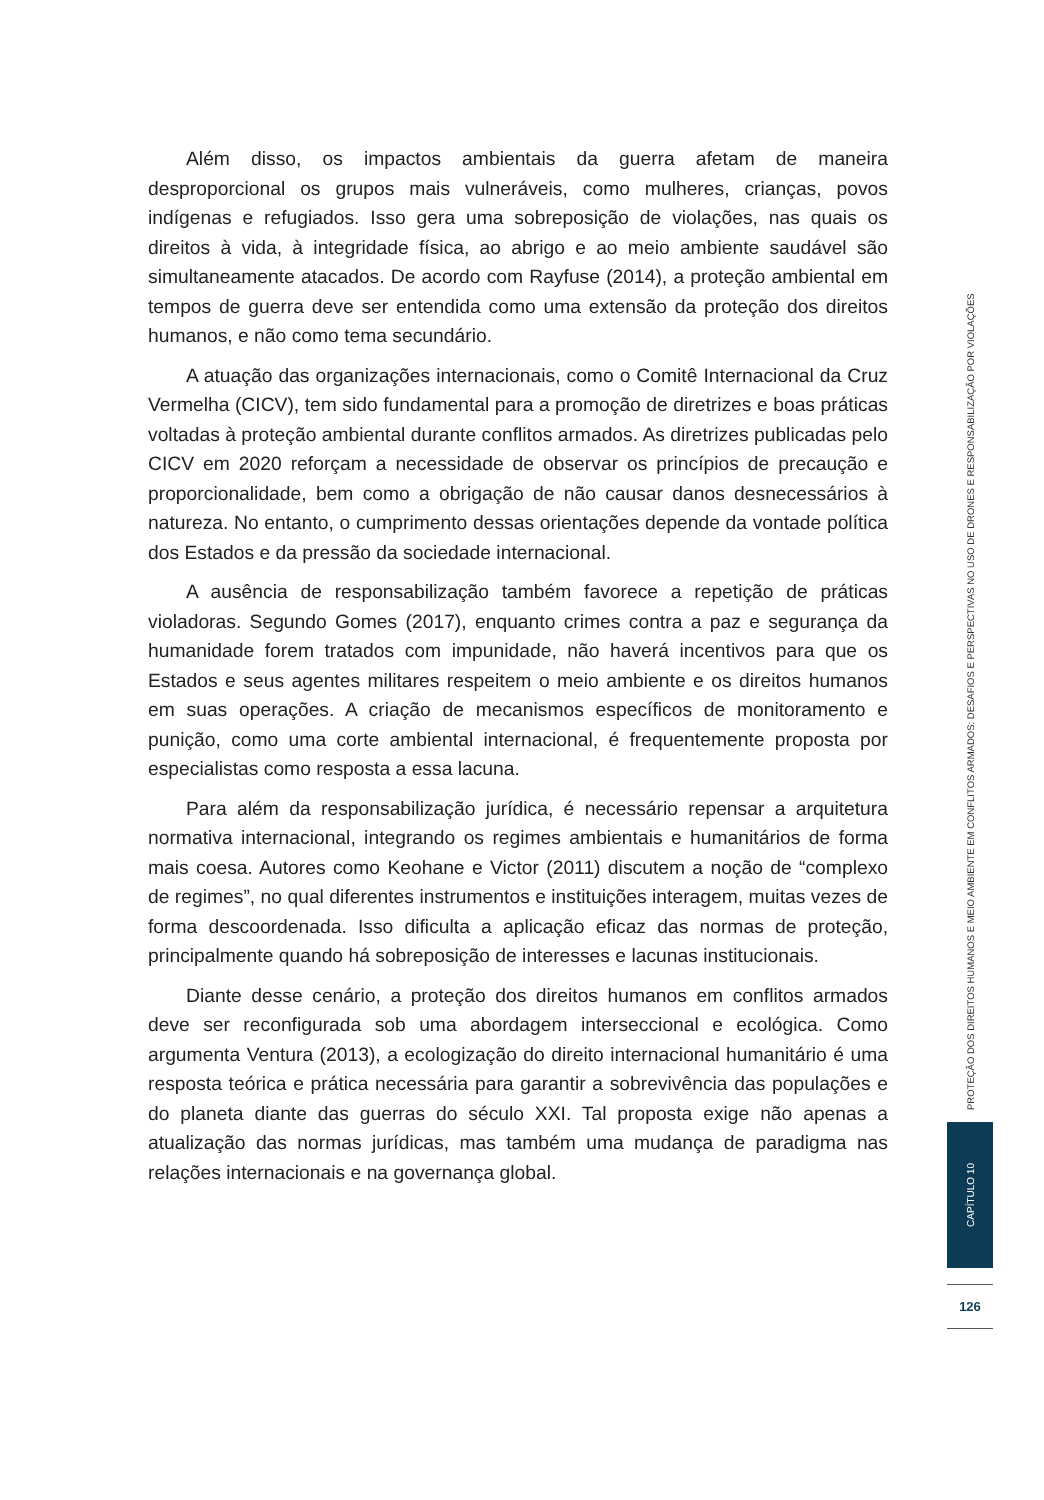Além disso, os impactos ambientais da guerra afetam de maneira desproporcional os grupos mais vulneráveis, como mulheres, crianças, povos indígenas e refugiados. Isso gera uma sobreposição de violações, nas quais os direitos à vida, à integridade física, ao abrigo e ao meio ambiente saudável são simultaneamente atacados. De acordo com Rayfuse (2014), a proteção ambiental em tempos de guerra deve ser entendida como uma extensão da proteção dos direitos humanos, e não como tema secundário.
A atuação das organizações internacionais, como o Comitê Internacional da Cruz Vermelha (CICV), tem sido fundamental para a promoção de diretrizes e boas práticas voltadas à proteção ambiental durante conflitos armados. As diretrizes publicadas pelo CICV em 2020 reforçam a necessidade de observar os princípios de precaução e proporcionalidade, bem como a obrigação de não causar danos desnecessários à natureza. No entanto, o cumprimento dessas orientações depende da vontade política dos Estados e da pressão da sociedade internacional.
A ausência de responsabilização também favorece a repetição de práticas violadoras. Segundo Gomes (2017), enquanto crimes contra a paz e segurança da humanidade forem tratados com impunidade, não haverá incentivos para que os Estados e seus agentes militares respeitem o meio ambiente e os direitos humanos em suas operações. A criação de mecanismos específicos de monitoramento e punição, como uma corte ambiental internacional, é frequentemente proposta por especialistas como resposta a essa lacuna.
Para além da responsabilização jurídica, é necessário repensar a arquitetura normativa internacional, integrando os regimes ambientais e humanitários de forma mais coesa. Autores como Keohane e Victor (2011) discutem a noção de “complexo de regimes”, no qual diferentes instrumentos e instituições interagem, muitas vezes de forma descoordenada. Isso dificulta a aplicação eficaz das normas de proteção, principalmente quando há sobreposição de interesses e lacunas institucionais.
Diante desse cenário, a proteção dos direitos humanos em conflitos armados deve ser reconfigurada sob uma abordagem interseccional e ecológica. Como argumenta Ventura (2013), a ecologização do direito internacional humanitário é uma resposta teórica e prática necessária para garantir a sobrevivência das populações e do planeta diante das guerras do século XXI. Tal proposta exige não apenas a atualização das normas jurídicas, mas também uma mudança de paradigma nas relações internacionais e na governança global.
PROTEÇÃO DOS DIREITOS HUMANOS E MEIO AMBIENTE EM CONFLITOS ARMADOS: DESAFIOS E PERSPECTIVAS NO USO DE DRONES E RESPONSABILIZAÇÃO POR VIOLAÇÕES
CAPÍTULO 10
126